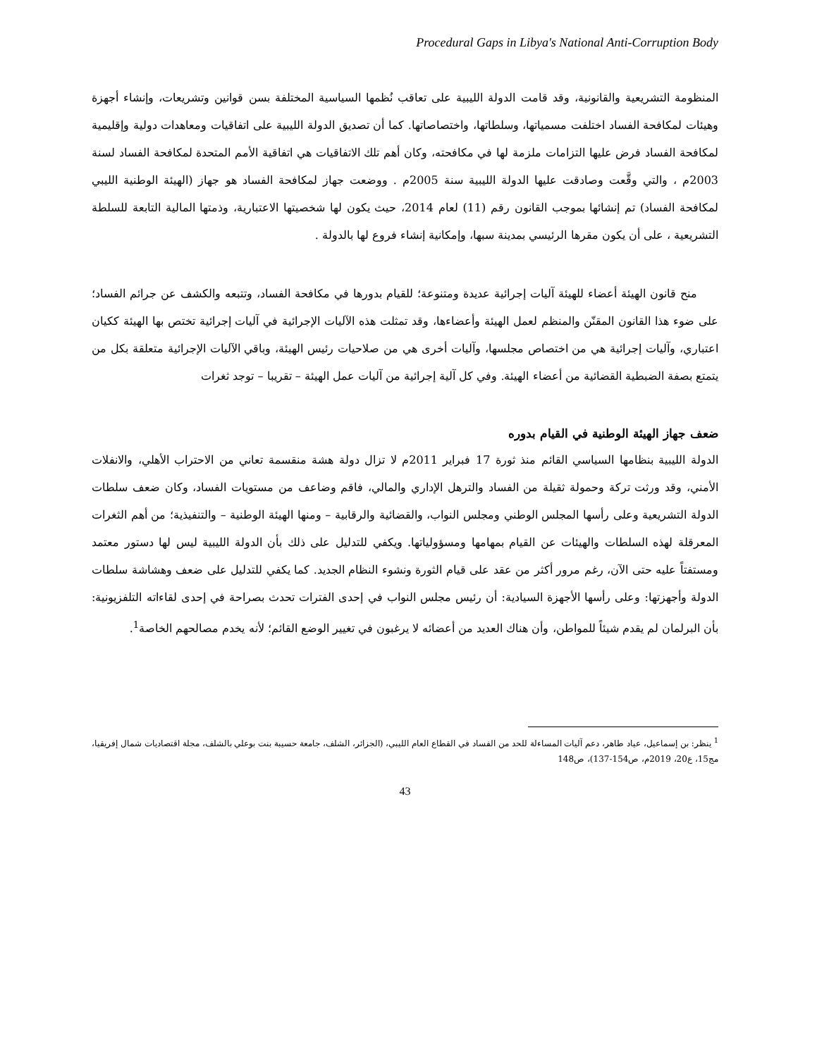Procedural Gaps in Libya's National Anti-Corruption Body
المنظومة التشريعية والقانونية، وقد قامت الدولة الليبية على تعاقب نُظمها السياسية المختلفة بسن قوانين وتشريعات، وإنشاء أجهزة وهيئات لمكافحة الفساد اختلفت مسمياتها، وسلطاتها، واختصاصاتها. كما أن تصديق الدولة الليبية على اتفاقيات ومعاهدات دولية وإقليمية لمكافحة الفساد فرض عليها التزامات ملزمة لها في مكافحته، وكان أهم تلك الاتفاقيات هي اتفاقية الأمم المتحدة لمكافحة الفساد لسنة 2003م ، والتي وقَّعت وصادقت عليها الدولة الليبية سنة 2005م . ووضعت جهاز لمكافحة الفساد هو جهاز (الهيئة الوطنية الليبي لمكافحة الفساد) تم إنشائها بموجب القانون رقم (11) لعام 2014، حيث يكون لها شخصيتها الاعتبارية، وذمتها المالية التابعة للسلطة التشريعية ، على أن يكون مقرها الرئيسي بمدينة سبها، وإمكانية إنشاء فروع لها بالدولة .
منح قانون الهيئة أعضاء للهيئة آليات إجرائية عديدة ومتنوعة؛ للقيام بدورها في مكافحة الفساد، وتتبعه والكشف عن جرائم الفساد؛ على ضوء هذا القانون المقنّن والمنظم لعمل الهيئة وأعضاءها، وقد تمثلت هذه الآليات الإجرائية في آليات إجرائية تختص بها الهيئة ككيان اعتباري، وآليات إجرائية هي من اختصاص مجلسها، وآليات أخرى هي من صلاحيات رئيس الهيئة، وباقي الآليات الإجرائية متعلقة بكل من يتمتع بصفة الضبطية القضائية من أعضاء الهيئة. وفي كل آلية إجرائية من آليات عمل الهيئة – تقريبا – توجد ثغرات
ضعف جهاز الهيئة الوطنية في القيام بدوره
الدولة الليبية بنظامها السياسي القائم منذ ثورة 17 فبراير 2011م لا تزال دولة هشة منقسمة تعاني من الاحتراب الأهلي، والانفلات الأمني، وقد ورثت تركة وحمولة ثقيلة من الفساد والترهل الإداري والمالي، فاقم وضاعف من مستويات الفساد، وكان ضعف سلطات الدولة التشريعية وعلى رأسها المجلس الوطني ومجلس النواب، والقضائية والرقابية – ومنها الهيئة الوطنية – والتنفيذية؛ من أهم الثغرات المعرقلة لهذه السلطات والهيئات عن القيام بمهامها ومسؤولياتها. ويكفي للتدليل على ذلك بأن الدولة الليبية ليس لها دستور معتمد ومستفتاً عليه حتى الآن، رغم مرور أكثر من عقد على قيام الثورة ونشوء النظام الجديد. كما يكفي للتدليل على ضعف وهشاشة سلطات الدولة وأجهزتها: وعلى رأسها الأجهزة السيادية: أن رئيس مجلس النواب في إحدى الفترات تحدث بصراحة في إحدى لقاءاته التلفزيونية: بأن البرلمان لم يقدم شيئاً للمواطن، وأن هناك العديد من أعضائه لا يرغبون في تغيير الوضع القائم؛ لأنه يخدم مصالحهم الخاصة<sup>1</sup>.
<sup>1</sup> ينظر: بن إسماعيل، عياد طاهر، دعم آليات المساءلة للحد من الفساد في القطاع العام الليبي، (الجزائر، الشلف، جامعة حسيبة بنت بوعلي بالشلف، مجلة اقتصاديات شمال إفريقيا، مج15، ع20، 2019م، ص154-137)، ص148
43